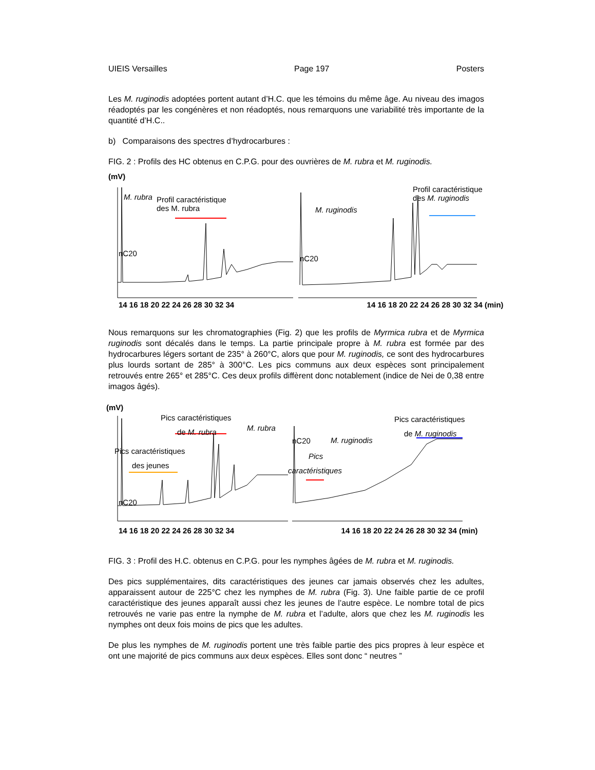UIEIS Versailles Page 197 Posters
Les M. ruginodis adoptées portent autant d’H.C. que les témoins du même âge. Au niveau des imagos réadoptés par les congénères et non réadoptés, nous remarquons une variabilité très importante de la quantité d’H.C..
b) Comparaisons des spectres d’hydrocarbures :
FIG. 2 : Profils des HC obtenus en C.P.G. pour des ouvrières de M. rubra et M. ruginodis.
(mV)
M. rubra Profil caractéristique
des M. rubra
nC20
M. ruginodis
Profil caractéristique
des M. ruginodis
nC20
14 16 18 20 22 24 26 28 30 32 34 14 16 18 20 22 24 26 28 30 32 34 (min)
Nous remarquons sur les chromatographies (Fig. 2) que les profils de Myrmica rubra et de Myrmica ruginodis sont décalés dans le temps. La partie principale propre à M. rubra est formée par des hydrocarbures légers sortant de 235° à 260°C, alors que pour M. ruginodis, ce sont des hydrocarbures plus lourds sortant de 285° à 300°C. Les pics communs aux deux espèces sont principalement retrouvés entre 265° et 285°C. Ces deux profils diffèrent donc notablement (indice de Nei de 0,38 entre imagos âgés).
(mV)
Pics caractéristiques
de M. rubra M. rubra
Pics caractéristiques
des jeunes
nC20
nC20 M. ruginodis
Pics
caractéristiques
Pics caractéristiques
de M. ruginodis
14 16 18 20 22 24 26 28 30 32 34 14 16 18 20 22 24 26 28 30 32 34 (min)
FIG. 3 : Profil des H.C. obtenus en C.P.G. pour les nymphes âgées de M. rubra et M. ruginodis.
Des pics supplémentaires, dits caractéristiques des jeunes car jamais observés chez les adultes, apparaissent autour de 225°C chez les nymphes de M. rubra (Fig. 3). Une faible partie de ce profil caractéristique des jeunes apparaît aussi chez les jeunes de l’autre espèce. Le nombre total de pics retrouvés ne varie pas entre la nymphe de M. rubra et l’adulte, alors que chez les M. ruginodis les nymphes ont deux fois moins de pics que les adultes.
De plus les nymphes de M. ruginodis portent une très faible partie des pics propres à leur espèce et ont une majorité de pics communs aux deux espèces. Elles sont donc “ neutres ”